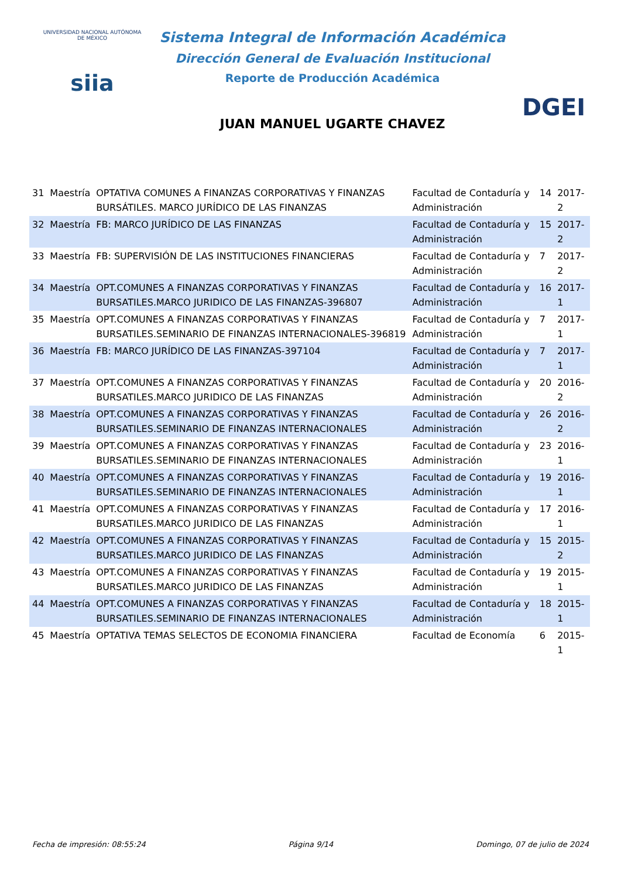UNIVERSIDAD NACIONAL AUTÓNOMA DE MÉXICO
siia
Sistema Integral de Información Académica
Dirección General de Evaluación Institucional
Reporte de Producción Académica
JUAN MANUEL UGARTE CHAVEZ
DGEI
| 31 | Maestría | OPTATIVA COMUNES A FINANZAS CORPORATIVAS Y FINANZAS BURSÁTILES. MARCO JURÍDICO DE LAS FINANZAS | Facultad de Contaduría y Administración | 14 | 2017-2 |
| 32 | Maestría | FB: MARCO JURÍDICO DE LAS FINANZAS | Facultad de Contaduría y Administración | 15 | 2017-2 |
| 33 | Maestría | FB: SUPERVISIÓN DE LAS INSTITUCIONES FINANCIERAS | Facultad de Contaduría y Administración | 7 | 2017-2 |
| 34 | Maestría | OPT.COMUNES A FINANZAS CORPORATIVAS Y FINANZAS BURSATILES.MARCO JURIDICO DE LAS FINANZAS-396807 | Facultad de Contaduría y Administración | 16 | 2017-1 |
| 35 | Maestría | OPT.COMUNES A FINANZAS CORPORATIVAS Y FINANZAS BURSATILES.SEMINARIO DE FINANZAS INTERNACIONALES-396819 | Facultad de Contaduría y Administración | 7 | 2017-1 |
| 36 | Maestría | FB: MARCO JURÍDICO DE LAS FINANZAS-397104 | Facultad de Contaduría y Administración | 7 | 2017-1 |
| 37 | Maestría | OPT.COMUNES A FINANZAS CORPORATIVAS Y FINANZAS BURSATILES.MARCO JURIDICO DE LAS FINANZAS | Facultad de Contaduría y Administración | 20 | 2016-2 |
| 38 | Maestría | OPT.COMUNES A FINANZAS CORPORATIVAS Y FINANZAS BURSATILES.SEMINARIO DE FINANZAS INTERNACIONALES | Facultad de Contaduría y Administración | 26 | 2016-2 |
| 39 | Maestría | OPT.COMUNES A FINANZAS CORPORATIVAS Y FINANZAS BURSATILES.SEMINARIO DE FINANZAS INTERNACIONALES | Facultad de Contaduría y Administración | 23 | 2016-1 |
| 40 | Maestría | OPT.COMUNES A FINANZAS CORPORATIVAS Y FINANZAS BURSATILES.SEMINARIO DE FINANZAS INTERNACIONALES | Facultad de Contaduría y Administración | 19 | 2016-1 |
| 41 | Maestría | OPT.COMUNES A FINANZAS CORPORATIVAS Y FINANZAS BURSATILES.MARCO JURIDICO DE LAS FINANZAS | Facultad de Contaduría y Administración | 17 | 2016-1 |
| 42 | Maestría | OPT.COMUNES A FINANZAS CORPORATIVAS Y FINANZAS BURSATILES.MARCO JURIDICO DE LAS FINANZAS | Facultad de Contaduría y Administración | 15 | 2015-2 |
| 43 | Maestría | OPT.COMUNES A FINANZAS CORPORATIVAS Y FINANZAS BURSATILES.MARCO JURIDICO DE LAS FINANZAS | Facultad de Contaduría y Administración | 19 | 2015-1 |
| 44 | Maestría | OPT.COMUNES A FINANZAS CORPORATIVAS Y FINANZAS BURSATILES.SEMINARIO DE FINANZAS INTERNACIONALES | Facultad de Contaduría y Administración | 18 | 2015-1 |
| 45 | Maestría | OPTATIVA TEMAS SELECTOS DE ECONOMIA FINANCIERA | Facultad de Economía | 6 | 2015-1 |
Fecha de impresión: 08:55:24 Página 9/14 Domingo, 07 de julio de 2024